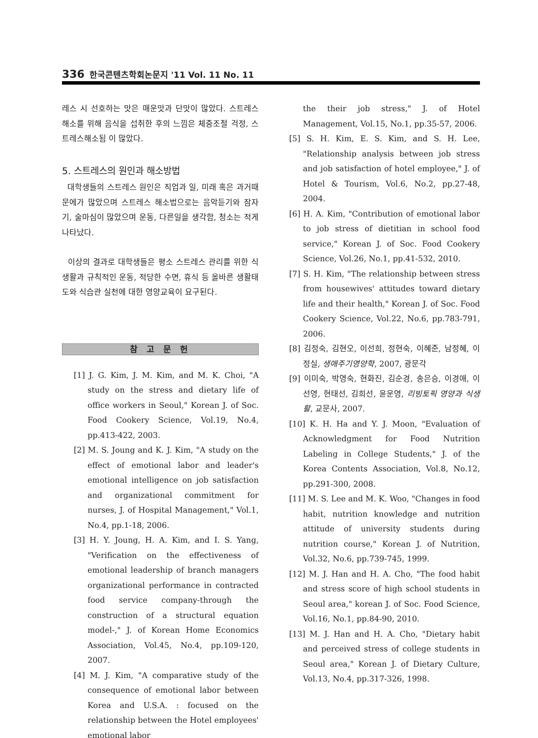336 한국콘텐츠학회논문지 '11 Vol. 11 No. 11
레스 시 선호하는 맛은 매운맛과 단맛이 많았다. 스트레스 해소를 위해 음식을 섭취한 후의 느낌은 체중조절 걱정, 스트레스해소됨 이 많았다.
5. 스트레스의 원인과 해소방법
대학생들의 스트레스 원인은 직업과 일, 미래 혹은 과거때문에가 많았으며 스트레스 해소법으로는 음악듣기와 잠자기, 술마심이 많았으며 운동, 다른일을 생각함, 청소는 적게 나타났다.
이상의 결과로 대학생들은 평소 스트레스 관리를 위한 식생활과 규칙적인 운동, 적당한 수면, 휴식 등 올바른 생활태도와 식습관 실천에 대한 영양교육이 요구된다.
참 고 문 헌
[1] J. G. Kim, J. M. Kim, and M. K. Choi, "A study on the stress and dietary life of office workers in Seoul," Korean J. of Soc. Food Cookery Science, Vol.19, No.4, pp.413-422, 2003.
[2] M. S. Joung and K. J. Kim, "A study on the effect of emotional labor and leader's emotional intelligence on job satisfaction and organizational commitment for nurses, J. of Hospital Management," Vol.1, No.4, pp.1-18, 2006.
[3] H. Y. Joung, H. A. Kim, and I. S. Yang, "Verification on the effectiveness of emotional leadership of branch managers organizational performance in contracted food service company-through the construction of a structural equation model-," J. of Korean Home Economics Association, Vol.45, No.4, pp.109-120, 2007.
[4] M. J. Kim, "A comparative study of the consequence of emotional labor between Korea and U.S.A. : focused on the relationship between the Hotel employees' emotional labor
the their job stress," J. of Hotel Management, Vol.15, No.1, pp.35-57, 2006.
[5] S. H. Kim, E. S. Kim, and S. H. Lee, "Relationship analysis between job stress and job satisfaction of hotel employee," J. of Hotel & Tourism, Vol.6, No.2, pp.27-48, 2004.
[6] H. A. Kim, "Contribution of emotional labor to job stress of dietitian in school food service," Korean J. of Soc. Food Cookery Science, Vol.26, No.1, pp.41-532, 2010.
[7] S. H. Kim, "The relationship between stress from housewives' attitudes toward dietary life and their health," Korean J. of Soc. Food Cookery Science, Vol.22, No.6, pp.783-791, 2006.
[8] 김정숙, 김현오, 이선희, 정현숙, 이혜준, 남정혜, 이정실, 생애주기영양학, 2007, 광문각
[9] 이미숙, 박영숙, 현화진, 김순경, 송은승, 이경애, 이선영, 현태선, 김희선, 윤운영, 리빙토픽 영양과 식생활, 교문사, 2007.
[10] K. H. Ha and Y. J. Moon, "Evaluation of Acknowledgment for Food Nutrition Labeling in College Students," J. of the Korea Contents Association, Vol.8, No.12, pp.291-300, 2008.
[11] M. S. Lee and M. K. Woo, "Changes in food habit, nutrition knowledge and nutrition attitude of university students during nutrition course," Korean J. of Nutrition, Vol.32, No.6, pp.739-745, 1999.
[12] M. J. Han and H. A. Cho, "The food habit and stress score of high school students in Seoul area," korean J. of Soc. Food Science, Vol.16, No.1, pp.84-90, 2010.
[13] M. J. Han and H. A. Cho, "Dietary habit and perceived stress of college students in Seoul area," Korean J. of Dietary Culture, Vol.13, No.4, pp.317-326, 1998.